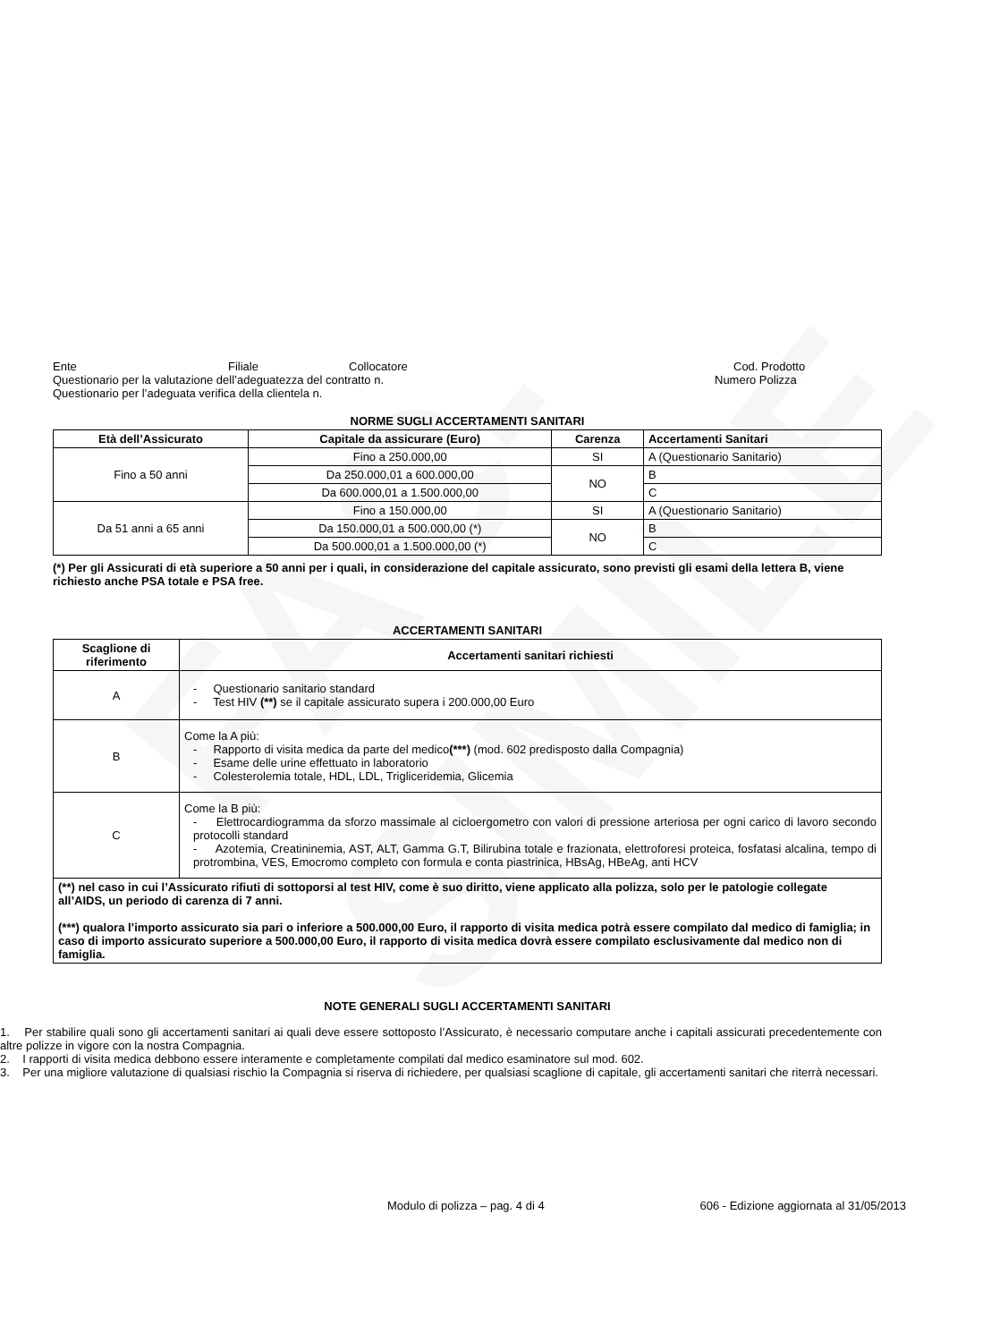FAC-SIMILE
Ente Filiale Collocatore Cod. Prodotto
Questionario per la valutazione dell’adeguatezza del contratto n. Numero Polizza
Questionario per l’adeguata verifica della clientela n.
NORME SUGLI ACCERTAMENTI SANITARI
| Età dell’Assicurato | Capitale da assicurare (Euro) | Carenza | Accertamenti Sanitari |
| --- | --- | --- | --- |
| Fino a 50 anni | Fino a 250.000,00 | SI | A (Questionario Sanitario) |
| | Da 250.000,01 a 600.000,00 | NO | B |
| | Da 600.000,01 a 1.500.000,00 | | C |
| Da 51 anni a 65 anni | Fino a 150.000,00 | SI | A (Questionario Sanitario) |
| | Da 150.000,01 a 500.000,00 (*) | NO | B |
| | Da 500.000,01 a 1.500.000,00 (*) | | C |
(*) Per gli Assicurati di età superiore a 50 anni per i quali, in considerazione del capitale assicurato, sono previsti gli esami della lettera B, viene richiesto anche PSA totale e PSA free.
ACCERTAMENTI SANITARI
| Scaglione di riferimento | Accertamenti sanitari richiesti |
| --- | --- |
| A | - Questionario sanitario standard - Test HIV (**) se il capitale assicurato supera i 200.000,00 Euro |
| B | Come la A più: - Rapporto di visita medica da parte del medico (***) (mod. 602 predisposto dalla Compagnia) - Esame delle urine effettuato in laboratorio - Colesterolemia totale, HDL, LDL, Trigliceridemia, Glicemia |
| C | Come la B più: - Elettrocardiogramma da sforzo massimale al cicloergometro con valori di pressione arteriosa per ogni carico di lavoro secondo protocolli standard - Azotemia, Creatininemia, AST, ALT, Gamma G.T, Bilirubina totale e frazionata, elettroforesi proteica, fosfatasi alcalina, tempo di protrombina, VES, Emocromo completo con formula e conta piastrinica, HBsAg, HBeAg, anti HCV |
| (**) nel caso in cui l’Assicurato rifiuti di sottoporsi al test HIV, come è suo diritto, viene applicato alla polizza, solo per le patologie collegate all’AIDS, un periodo di carenza di 7 anni. (***) qualora l’importo assicurato sia pari o inferiore a 500.000,00 Euro, il rapporto di visita medica potrà essere compilato dal medico di famiglia; in caso di importo assicurato superiore a 500.000,00 Euro, il rapporto di visita medica dovrà essere compilato esclusivamente dal medico non di famiglia. | |
NOTE GENERALI SUGLI ACCERTAMENTI SANITARI
1. Per stabilire quali sono gli accertamenti sanitari ai quali deve essere sottoposto l’Assicurato, è necessario computare anche i capitali assicurati precedentemente con altre polizze in vigore con la nostra Compagnia.
2. I rapporti di visita medica debbono essere interamente e completamente compilati dal medico esaminatore sul mod. 602.
3. Per una migliore valutazione di qualsiasi rischio la Compagnia si riserva di richiedere, per qualsiasi scaglione di capitale, gli accertamenti sanitari che riterrà necessari.
Modulo di polizza – pag. 4 di 4 606 - Edizione aggiornata al 31/05/2013